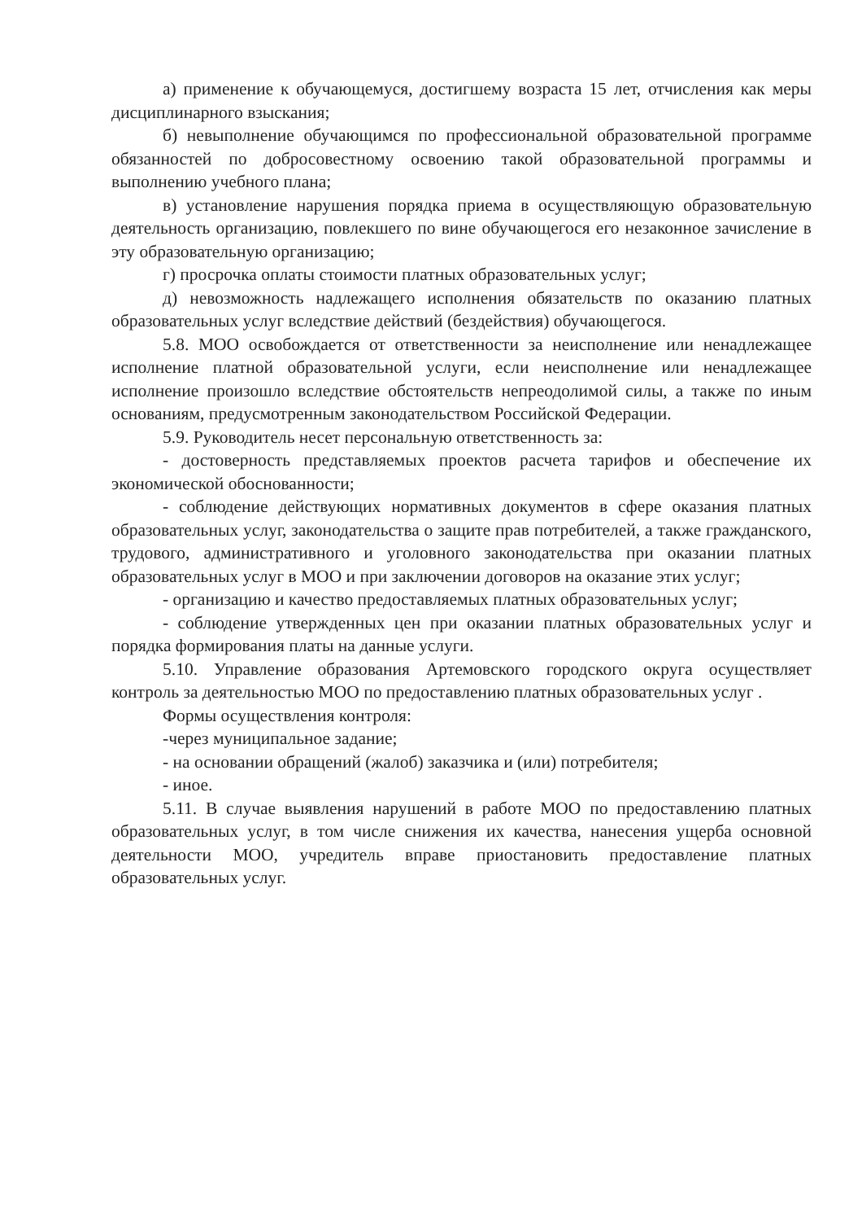а) применение к обучающемуся, достигшему возраста 15 лет, отчисления как меры дисциплинарного взыскания;
б) невыполнение обучающимся по профессиональной образовательной программе обязанностей по добросовестному освоению такой образовательной программы и выполнению учебного плана;
в) установление нарушения порядка приема в осуществляющую образовательную деятельность организацию, повлекшего по вине обучающегося его незаконное зачисление в эту образовательную организацию;
г) просрочка оплаты стоимости платных образовательных услуг;
д) невозможность надлежащего исполнения обязательств по оказанию платных образовательных услуг вследствие действий (бездействия) обучающегося.
5.8. МОО освобождается от ответственности за неисполнение или ненадлежащее исполнение платной образовательной услуги, если неисполнение или ненадлежащее исполнение произошло вследствие обстоятельств непреодолимой силы, а также по иным основаниям, предусмотренным законодательством Российской Федерации.
5.9. Руководитель несет персональную ответственность за:
- достоверность представляемых проектов расчета тарифов и обеспечение их экономической обоснованности;
- соблюдение действующих нормативных документов в сфере оказания платных образовательных услуг, законодательства о защите прав потребителей, а также гражданского, трудового, административного и уголовного законодательства при оказании платных образовательных услуг в МОО и при заключении договоров на оказание этих услуг;
- организацию и качество предоставляемых платных образовательных услуг;
- соблюдение утвержденных цен при оказании платных образовательных услуг и порядка формирования платы на данные услуги.
5.10. Управление образования Артемовского городского округа осуществляет контроль за деятельностью МОО по предоставлению платных образовательных услуг .
Формы осуществления контроля:
-через муниципальное задание;
- на основании обращений (жалоб) заказчика и (или) потребителя;
- иное.
5.11. В случае выявления нарушений в работе МОО по предоставлению платных образовательных услуг, в том числе снижения их качества, нанесения ущерба основной деятельности МОО, учредитель вправе приостановить предоставление платных образовательных услуг.